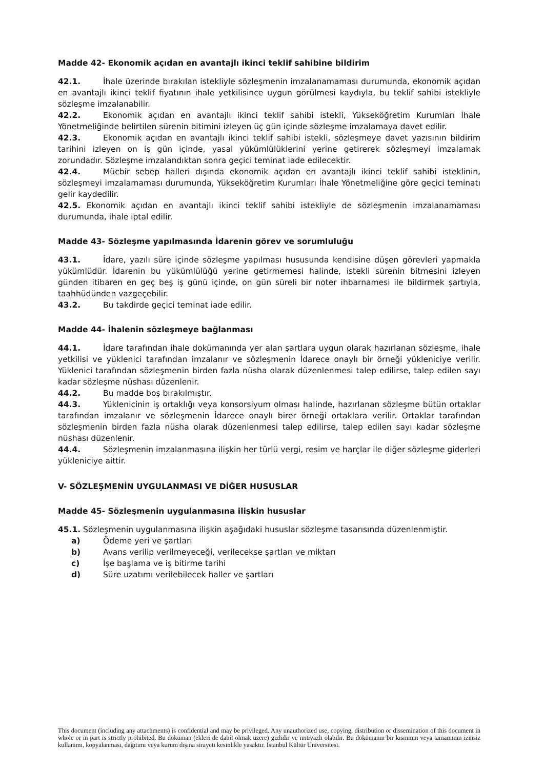Madde 42- Ekonomik açıdan en avantajlı ikinci teklif sahibine bildirim
42.1. İhale üzerinde bırakılan istekliyle sözleşmenin imzalanamaması durumunda, ekonomik açıdan en avantajlı ikinci teklif fiyatının ihale yetkilisince uygun görülmesi kaydıyla, bu teklif sahibi istekliyle sözleşme imzalanabilir.
42.2. Ekonomik açıdan en avantajlı ikinci teklif sahibi istekli, Yükseköğretim Kurumları İhale Yönetmeliğinde belirtilen sürenin bitimini izleyen üç gün içinde sözleşme imzalamaya davet edilir.
42.3. Ekonomik açıdan en avantajlı ikinci teklif sahibi istekli, sözleşmeye davet yazısının bildirim tarihini izleyen on iş gün içinde, yasal yükümlülüklerini yerine getirerek sözleşmeyi imzalamak zorundadır. Sözleşme imzalandıktan sonra geçici teminat iade edilecektir.
42.4. Mücbir sebep halleri dışında ekonomik açıdan en avantajlı ikinci teklif sahibi isteklinin, sözleşmeyi imzalamaması durumunda, Yükseköğretim Kurumları İhale Yönetmeliğine göre geçici teminatı gelir kaydedilir.
42.5. Ekonomik açıdan en avantajlı ikinci teklif sahibi istekliyle de sözleşmenin imzalanamaması durumunda, ihale iptal edilir.
Madde 43- Sözleşme yapılmasında İdarenin görev ve sorumluluğu
43.1. İdare, yazılı süre içinde sözleşme yapılması hususunda kendisine düşen görevleri yapmakla yükümlüdür. İdarenin bu yükümlülüğü yerine getirmemesi halinde, istekli sürenin bitmesini izleyen günden itibaren en geç beş iş günü içinde, on gün süreli bir noter ihbarnamesi ile bildirmek şartıyla, taahhüdünden vazgeçebilir.
43.2. Bu takdirde geçici teminat iade edilir.
Madde 44- İhalenin sözleşmeye bağlanması
44.1. İdare tarafından ihale dokümanında yer alan şartlara uygun olarak hazırlanan sözleşme, ihale yetkilisi ve yüklenici tarafından imzalanır ve sözleşmenin İdarece onaylı bir örneği yükleniciye verilir. Yüklenici tarafından sözleşmenin birden fazla nüsha olarak düzenlenmesi talep edilirse, talep edilen sayı kadar sözleşme nüshası düzenlenir.
44.2. Bu madde boş bırakılmıştır.
44.3. Yüklenicinin iş ortaklığı veya konsorsiyum olması halinde, hazırlanan sözleşme bütün ortaklar tarafından imzalanır ve sözleşmenin İdarece onaylı birer örneği ortaklara verilir. Ortaklar tarafından sözleşmenin birden fazla nüsha olarak düzenlenmesi talep edilirse, talep edilen sayı kadar sözleşme nüshası düzenlenir.
44.4. Sözleşmenin imzalanmasına ilişkin her türlü vergi, resim ve harçlar ile diğer sözleşme giderleri yükleniciye aittir.
V- SÖZLEŞMENİN UYGULANMASI VE DİĞER HUSUSLAR
Madde 45- Sözleşmenin uygulanmasına ilişkin hususlar
45.1. Sözleşmenin uygulanmasına ilişkin aşağıdaki hususlar sözleşme tasarısında düzenlenmiştir.
a) Ödeme yeri ve şartları
b) Avans verilip verilmeyeceği, verilecekse şartları ve miktarı
c) İşe başlama ve iş bitirme tarihi
d) Süre uzatımı verilebilecek haller ve şartları
This document (including any attachments) is confidential and may be privileged. Any unauthorized use, copying, distribution or dissemination of this document in whole or in part is strictly prohibited. Bu döküman (ekleri de dahil olmak uzere) gizlidir ve imtiyazlı olabilir. Bu dökümanın bir kısmının veya tamamının izinsiz kullanımı, kopyalanması, dağıtımı veya kurum dışına sirayeti kesinlikle yasaktır. İstanbul Kültür Üniversitesi.